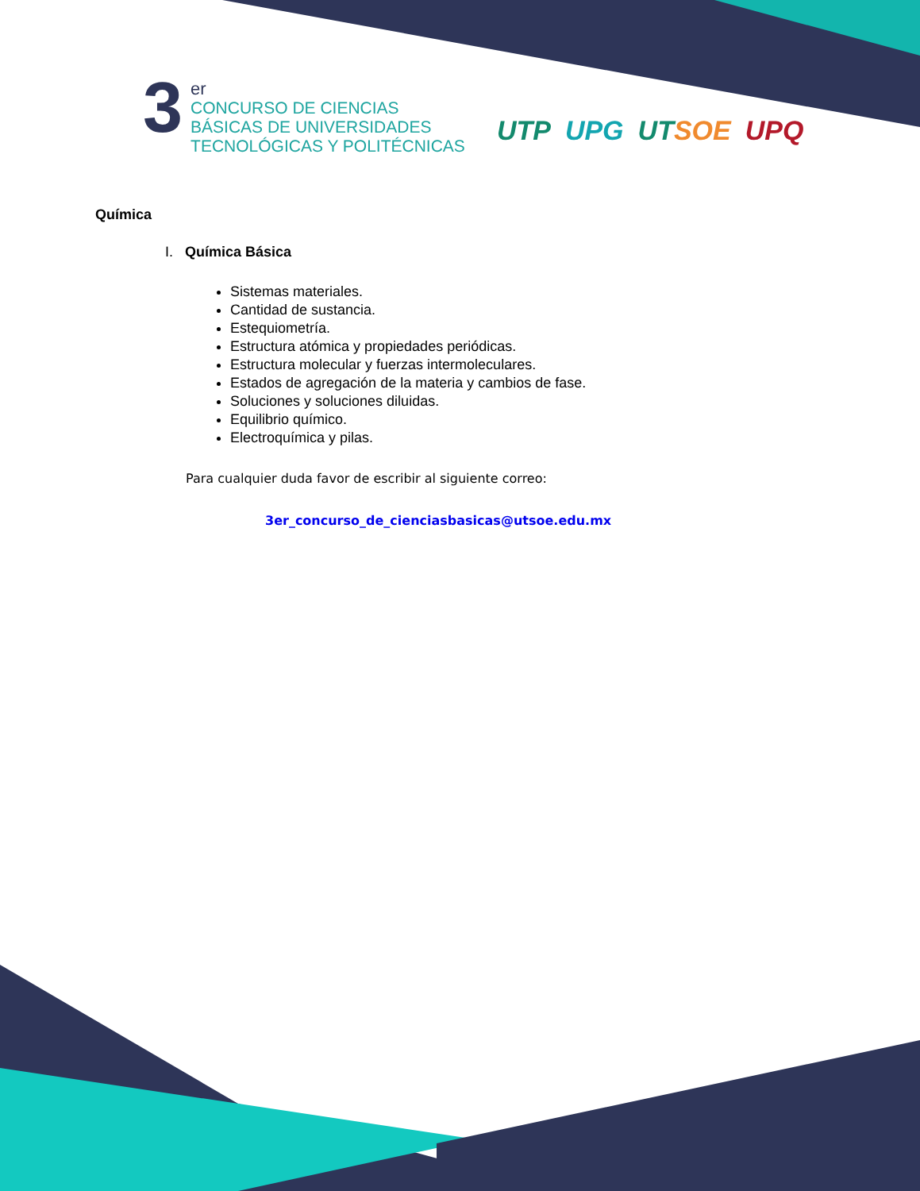3
er
CONCURSO DE CIENCIAS
BÁSICAS DE UNIVERSIDADES
TECNOLÓGICAS Y POLITÉCNICAS
UTP UPG UTSOE UPQ
Química
I. Química Básica
Sistemas materiales.
Cantidad de sustancia.
Estequiometría.
Estructura atómica y propiedades periódicas.
Estructura molecular y fuerzas intermoleculares.
Estados de agregación de la materia y cambios de fase.
Soluciones y soluciones diluidas.
Equilibrio químico.
Electroquímica y pilas.
Para cualquier duda favor de escribir al siguiente correo:
3er_concurso_de_cienciasbasicas@utsoe.edu.mx